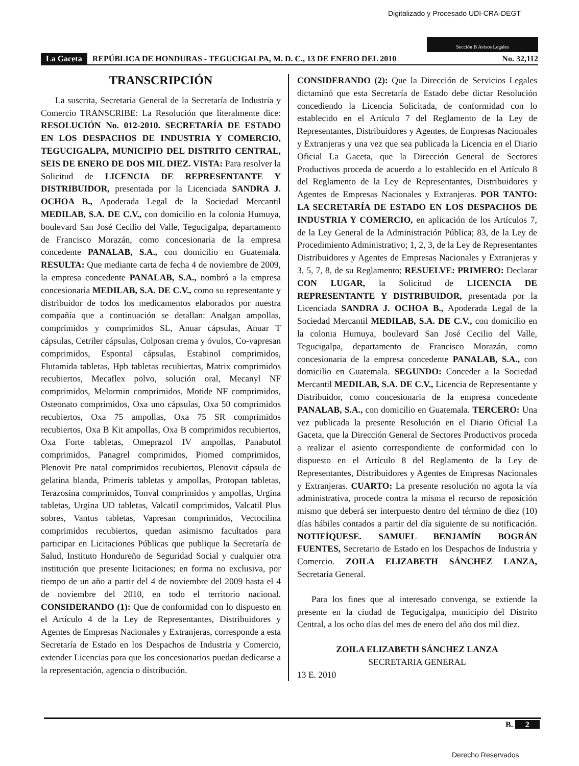Digitalizado y Procesado UDI-CRA-DEGT
Sección B Avisos Legales
La Gaceta REPÚBLICA DE HONDURAS - TEGUCIGALPA, M. D. C., 13 DE ENERO DEL 2010 No. 32,112
TRANSCRIPCIÓN
La suscrita, Secretaria General de la Secretaría de Industria y Comercio TRANSCRIBE: La Resolución que literalmente dice: RESOLUCIÓN No. 012-2010. SECRETARÍA DE ESTADO EN LOS DESPACHOS DE INDUSTRIA Y COMERCIO, TEGUCIGALPA, MUNICIPIO DEL DISTRITO CENTRAL, SEIS DE ENERO DE DOS MIL DIEZ. VISTA: Para resolver la Solicitud de LICENCIA DE REPRESENTANTE Y DISTRIBUIDOR, presentada por la Licenciada SANDRA J. OCHOA B., Apoderada Legal de la Sociedad Mercantil MEDILAB, S.A. DE C.V., con domicilio en la colonia Humuya, boulevard San José Cecilio del Valle, Tegucigalpa, departamento de Francisco Morazán, como concesionaria de la empresa concedente PANALAB, S.A., con domicilio en Guatemala. RESULTA: Que mediante carta de fecha 4 de noviembre de 2009, la empresa concedente PANALAB, S.A., nombró a la empresa concesionaria MEDILAB, S.A. DE C.V., como su representante y distribuidor de todos los medicamentos elaborados por nuestra compañía que a continuación se detallan: Analgan ampollas, comprimidos y comprimidos SL, Anuar cápsulas, Anuar T cápsulas, Cetriler cápsulas, Colposan crema y óvulos, Co-vapresan comprimidos, Espontal cápsulas, Estabinol comprimidos, Flutamida tabletas, Hpb tabletas recubiertas, Matrix comprimidos recubiertos, Mecaflex polvo, solución oral, Mecanyl NF comprimidos, Melormin comprimidos, Motide NF comprimidos, Osteonato comprimidos, Oxa uno cápsulas, Oxa 50 comprimidos recubiertos, Oxa 75 ampollas, Oxa 75 SR comprimidos recubiertos, Oxa B Kit ampollas, Oxa B comprimidos recubiertos, Oxa Forte tabletas, Omeprazol IV ampollas, Panabutol comprimidos, Panagrel comprimidos, Piomed comprimidos, Plenovit Pre natal comprimidos recubiertos, Plenovit cápsula de gelatina blanda, Primeris tabletas y ampollas, Protopan tabletas, Terazosina comprimidos, Tonval comprimidos y ampollas, Urgina tabletas, Urgina UD tabletas, Valcatil comprimidos, Valcatil Plus sobres, Vantus tabletas, Vapresan comprimidos, Vectocilina comprimidos recubiertos, quedan asimismo facultados para participar en Licitaciones Públicas que publique la Secretaría de Salud, Instituto Hondureño de Seguridad Social y cualquier otra institución que presente licitaciones; en forma no exclusiva, por tiempo de un año a partir del 4 de noviembre del 2009 hasta el 4 de noviembre del 2010, en todo el territorio nacional. CONSIDERANDO (1): Que de conformidad con lo dispuesto en el Artículo 4 de la Ley de Representantes, Distribuidores y Agentes de Empresas Nacionales y Extranjeras, corresponde a esta Secretaría de Estado en los Despachos de Industria y Comercio, extender Licencias para que los concesionarios puedan dedicarse a la representación, agencia o distribución.
CONSIDERANDO (2): Que la Dirección de Servicios Legales dictaminó que esta Secretaría de Estado debe dictar Resolución concediendo la Licencia Solicitada, de conformidad con lo establecido en el Artículo 7 del Reglamento de la Ley de Representantes, Distribuidores y Agentes, de Empresas Nacionales y Extranjeras y una vez que sea publicada la Licencia en el Diario Oficial La Gaceta, que la Dirección General de Sectores Productivos proceda de acuerdo a lo establecido en el Artículo 8 del Reglamento de la Ley de Representantes, Distribuidores y Agentes de Empresas Nacionales y Extranjeras. POR TANTO: LA SECRETARÍA DE ESTADO EN LOS DESPACHOS DE INDUSTRIA Y COMERCIO, en aplicación de los Artículos 7, de la Ley General de la Administración Pública; 83, de la Ley de Procedimiento Administrativo; 1, 2, 3, de la Ley de Representantes Distribuidores y Agentes de Empresas Nacionales y Extranjeras y 3, 5, 7, 8, de su Reglamento; RESUELVE: PRIMERO: Declarar CON LUGAR, la Solicitud de LICENCIA DE REPRESENTANTE Y DISTRIBUIDOR, presentada por la Licenciada SANDRA J. OCHOA B., Apoderada Legal de la Sociedad Mercantil MEDILAB, S.A. DE C.V., con domicilio en la colonia Humuya, boulevard San José Cecilio del Valle, Tegucigalpa, departamento de Francisco Morazán, como concesionaria de la empresa concedente PANALAB, S.A., con domicilio en Guatemala. SEGUNDO: Conceder a la Sociedad Mercantil MEDILAB, S.A. DE C.V., Licencia de Representante y Distribuidor, como concesionaria de la empresa concedente PANALAB, S.A., con domicilio en Guatemala. TERCERO: Una vez publicada la presente Resolución en el Diario Oficial La Gaceta, que la Dirección General de Sectores Productivos proceda a realizar el asiento correspondiente de conformidad con lo dispuesto en el Artículo 8 del Reglamento de la Ley de Representantes, Distribuidores y Agentes de Empresas Nacionales y Extranjeras. CUARTO: La presente resolución no agota la vía administrativa, procede contra la misma el recurso de reposición mismo que deberá ser interpuesto dentro del término de diez (10) días hábiles contados a partir del día siguiente de su notificación. NOTIFÍQUESE. SAMUEL BENJAMÍN BOGRÁN FUENTES, Secretario de Estado en los Despachos de Industria y Comercio. ZOILA ELIZABETH SÁNCHEZ LANZA, Secretaria General.
Para los fines que al interesado convenga, se extiende la presente en la ciudad de Tegucigalpa, municipio del Distrito Central, a los ocho días del mes de enero del año dos mil diez.
ZOILA ELIZABETH SÁNCHEZ LANZA
SECRETARIA GENERAL
13 E. 2010
B. 2
Derecho Reservados